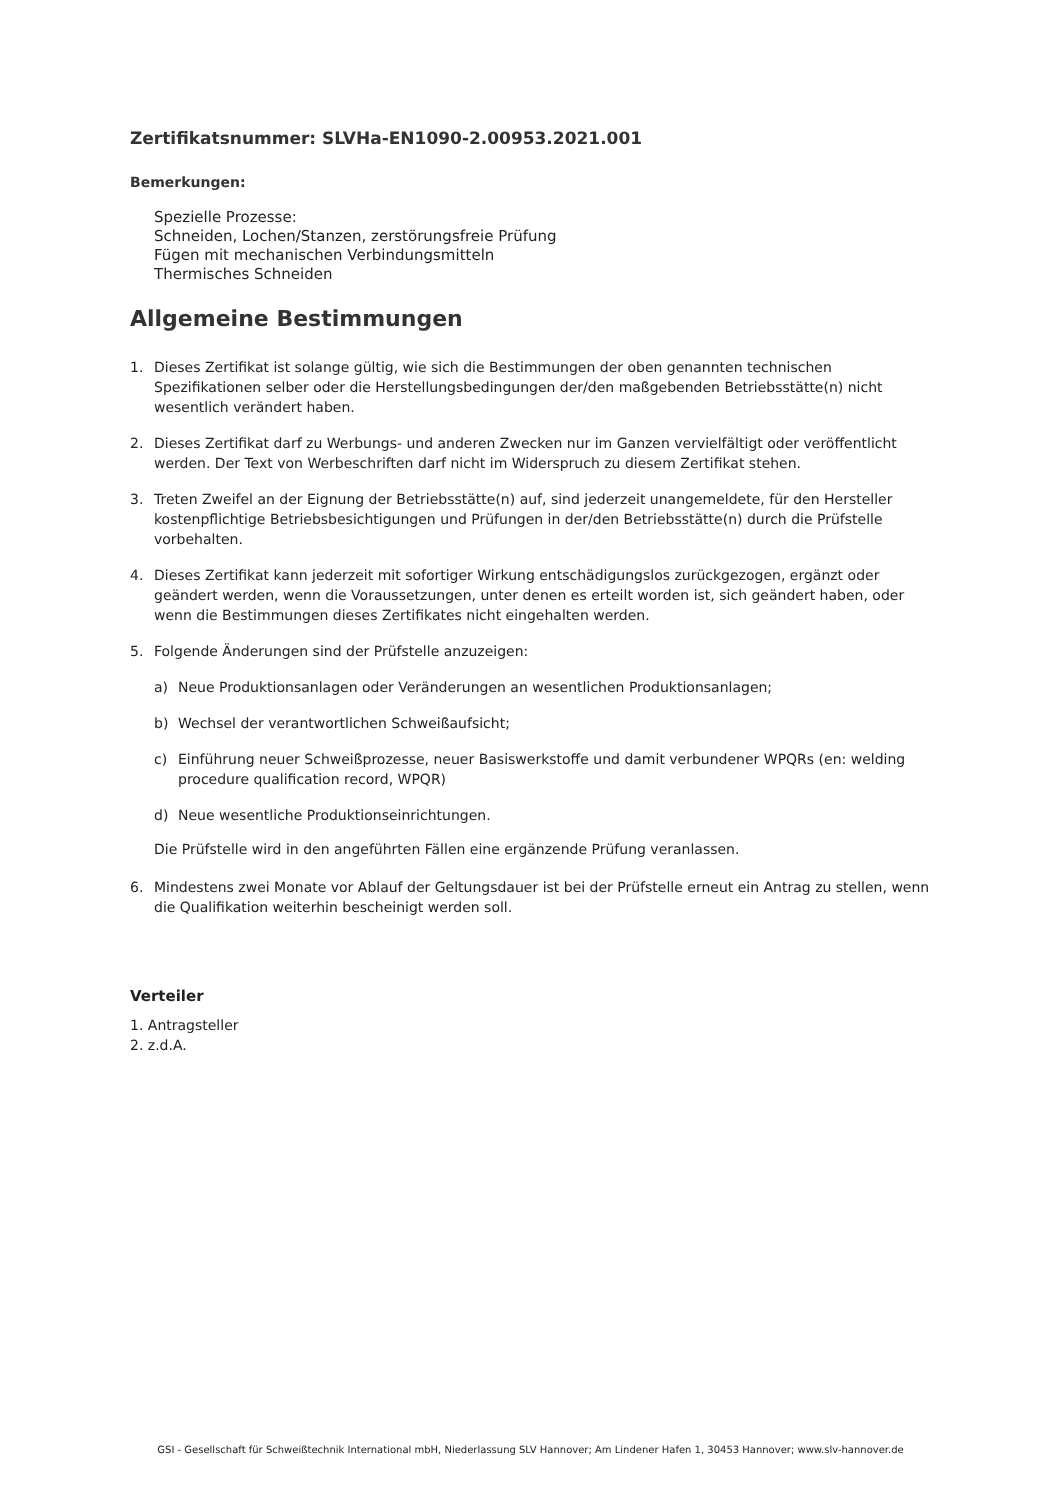Zertifikatsnummer: SLVHa-EN1090-2.00953.2021.001
Bemerkungen:
Spezielle Prozesse:
Schneiden, Lochen/Stanzen, zerstörungsfreie Prüfung
Fügen mit mechanischen Verbindungsmitteln
Thermisches Schneiden
Allgemeine Bestimmungen
1. Dieses Zertifikat ist solange gültig, wie sich die Bestimmungen der oben genannten technischen Spezifikationen selber oder die Herstellungsbedingungen der/den maßgebenden Betriebsstätte(n) nicht wesentlich verändert haben.
2. Dieses Zertifikat darf zu Werbungs- und anderen Zwecken nur im Ganzen vervielfältigt oder veröffentlicht werden. Der Text von Werbeschriften darf nicht im Widerspruch zu diesem Zertifikat stehen.
3. Treten Zweifel an der Eignung der Betriebsstätte(n) auf, sind jederzeit unangemeldete, für den Hersteller kostenpflichtige Betriebsbesichtigungen und Prüfungen in der/den Betriebsstätte(n) durch die Prüfstelle vorbehalten.
4. Dieses Zertifikat kann jederzeit mit sofortiger Wirkung entschädigungslos zurückgezogen, ergänzt oder geändert werden, wenn die Voraussetzungen, unter denen es erteilt worden ist, sich geändert haben, oder wenn die Bestimmungen dieses Zertifikates nicht eingehalten werden.
5. Folgende Änderungen sind der Prüfstelle anzuzeigen:
a) Neue Produktionsanlagen oder Veränderungen an wesentlichen Produktionsanlagen;
b) Wechsel der verantwortlichen Schweißaufsicht;
c) Einführung neuer Schweißprozesse, neuer Basiswerkstoffe und damit verbundener WPQRs (en: welding procedure qualification record, WPQR)
d) Neue wesentliche Produktionseinrichtungen.
Die Prüfstelle wird in den angeführten Fällen eine ergänzende Prüfung veranlassen.
6. Mindestens zwei Monate vor Ablauf der Geltungsdauer ist bei der Prüfstelle erneut ein Antrag zu stellen, wenn die Qualifikation weiterhin bescheinigt werden soll.
Verteiler
1. Antragsteller
2. z.d.A.
GSI - Gesellschaft für Schweißtechnik International mbH, Niederlassung SLV Hannover; Am Lindener Hafen 1, 30453 Hannover; www.slv-hannover.de